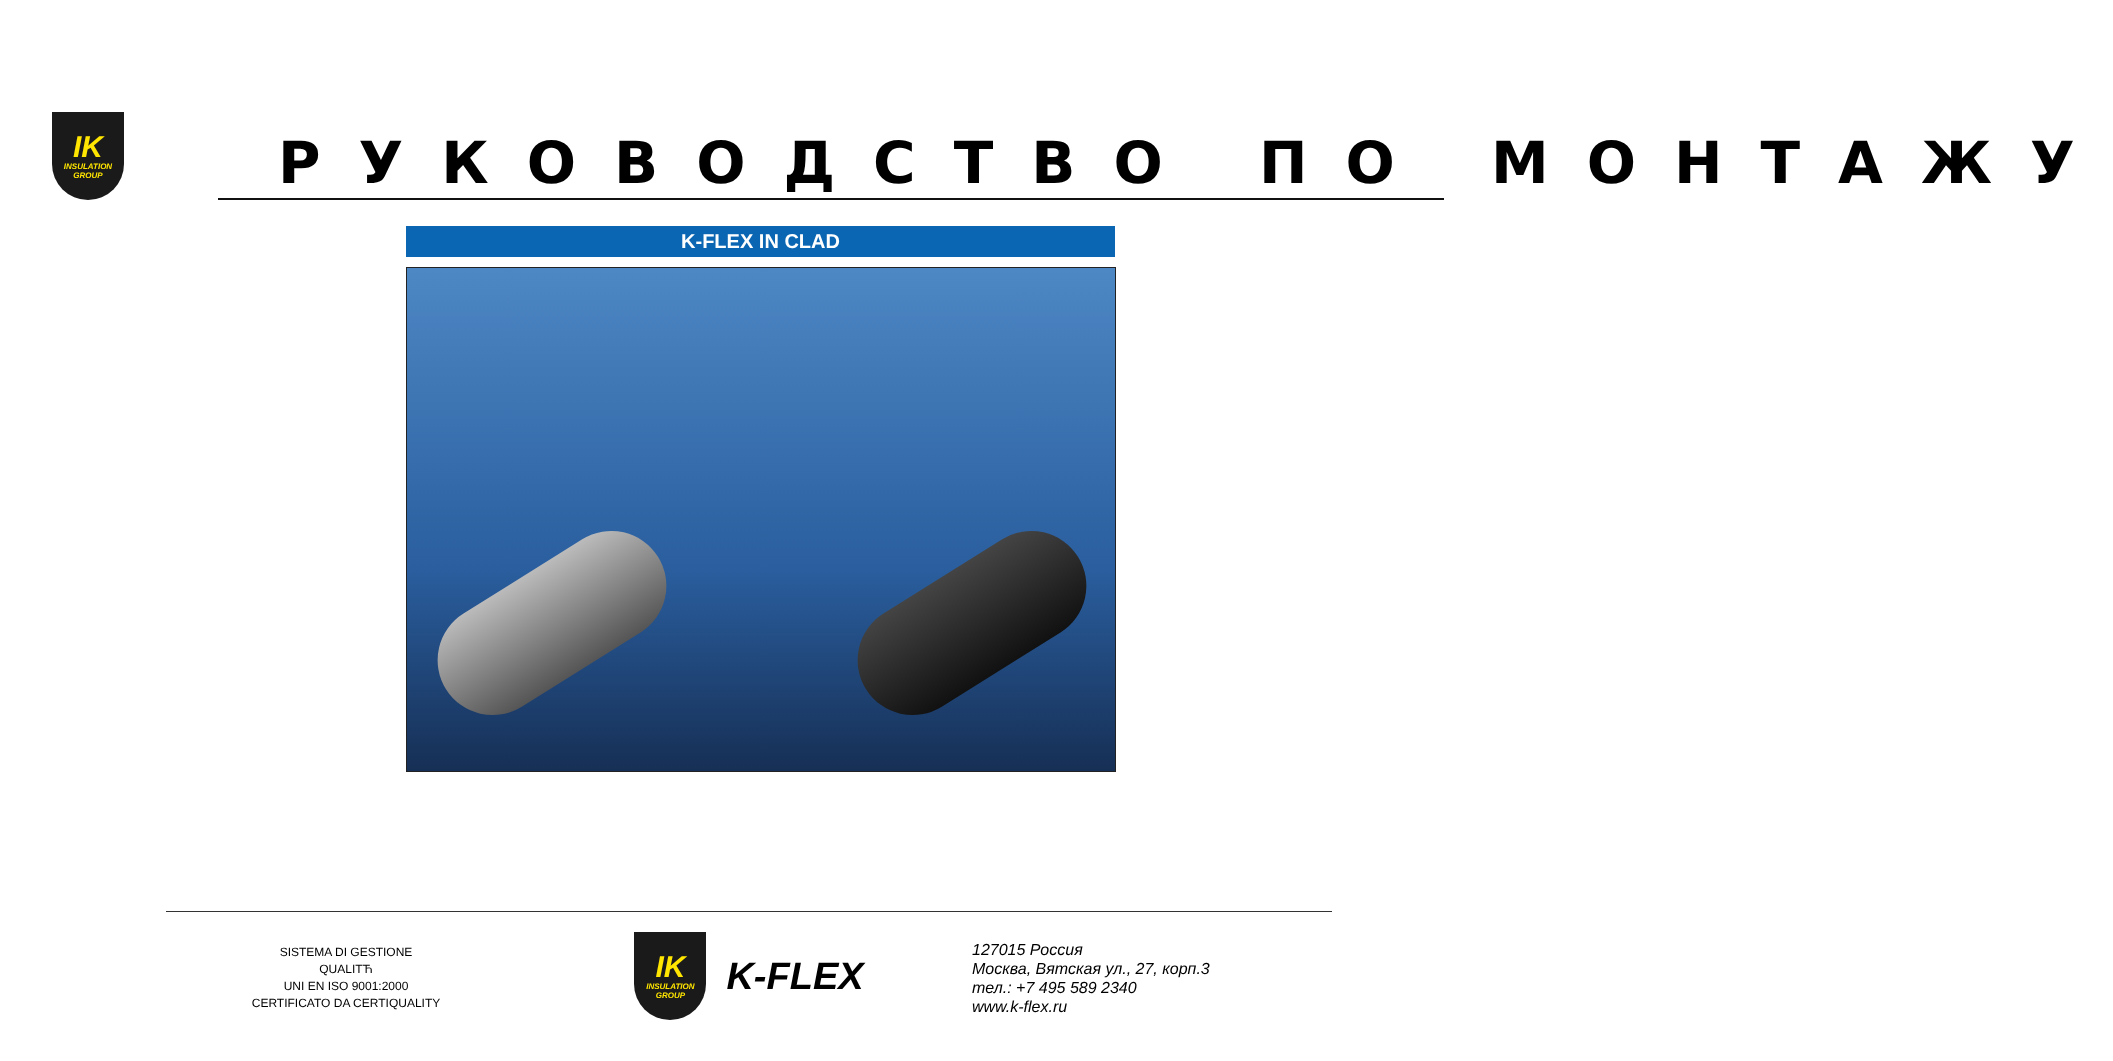IK
INSULATION
GROUP
РУКОВОДСТВО ПО МОНТАЖУ
K-FLEX IN CLAD
SISTEMA DI GESTIONE
QUALITЋ
UNI EN ISO 9001:2000
CERTIFICATO DA CERTIQUALITY
IK
INSULATION
GROUP
K-FLEX
127015 Россия
Москва, Вятская ул., 27, корп.3
тел.: +7 495 589 2340
www.k-flex.ru